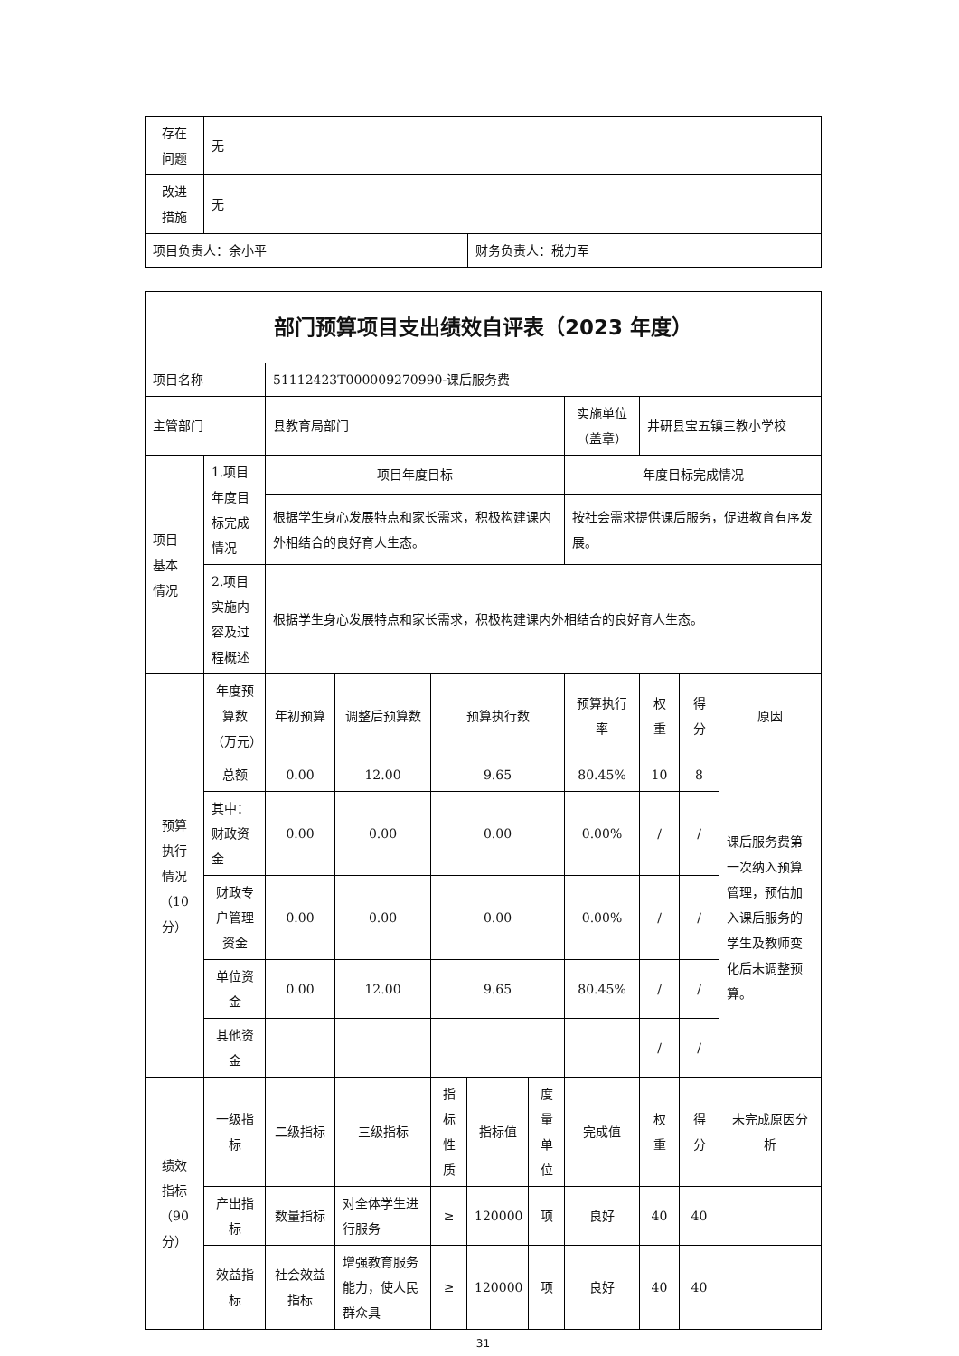| 存在 问题 | 无 | |
| 改进 措施 | 无 | |
| 项目负责人：余小平 | | 财务负责人：税力军 |
| 部门预算项目支出绩效自评表（2023 年度） | | | | | | | | | | |
| 项目名称 | | 51112423T000009270990-课后服务费 | | | | | | | | |
| 主管部门 | | 县教育局部门 | | | | | 实施单位（盖章） | 井研县宝五镇三教小学校 | | |
| 项目 基本 情况 | 1.项目年度目标完成情况 | 项目年度目标 | | | | | 年度目标完成情况 | | | |
| | | 根据学生身心发展特点和家长需求，积极构建课内外相结合的良好育人生态。 | | | | | 按社会需求提供课后服务，促进教育有序发展。 | | | |
| | 2.项目实施内容及过程概述 | 根据学生身心发展特点和家长需求，积极构建课内外相结合的良好育人生态。 | | | | | | | | |
| 预算 执行 情况 （10分） | 年度预算数（万元） | 年初预算 | 调整后预算数 | 预算执行数 | | | 预算执行率 | 权重 | 得分 | 原因 |
| | 总额 | 0.00 | 12.00 | 9.65 | | | 80.45% | 10 | 8 | 课后服务费第一次纳入预算管理，预估加入课后服务的学生及教师变化后未调整预算。 |
| | 其中：财政资金 | 0.00 | 0.00 | 0.00 | | | 0.00% | / | / | |
| | 财政专户管理资金 | 0.00 | 0.00 | 0.00 | | | 0.00% | / | / | |
| | 单位资金 | 0.00 | 12.00 | 9.65 | | | 80.45% | / | / | |
| | 其他资金 | | | | | | | / | / | |
| 绩效 指标 （90分） | 一级指标 | 二级指标 | 三级指标 | 指标性质 | 指标值 | 度量单位 | 完成值 | 权重 | 得分 | 未完成原因分析 |
| | 产出指标 | 数量指标 | 对全体学生进行服务 | ≥ | 120000 | 项 | 良好 | 40 | 40 | |
| | 效益指标 | 社会效益指标 | 增强教育服务能力，使人民群众具 | ≥ | 120000 | 项 | 良好 | 40 | 40 | |
31